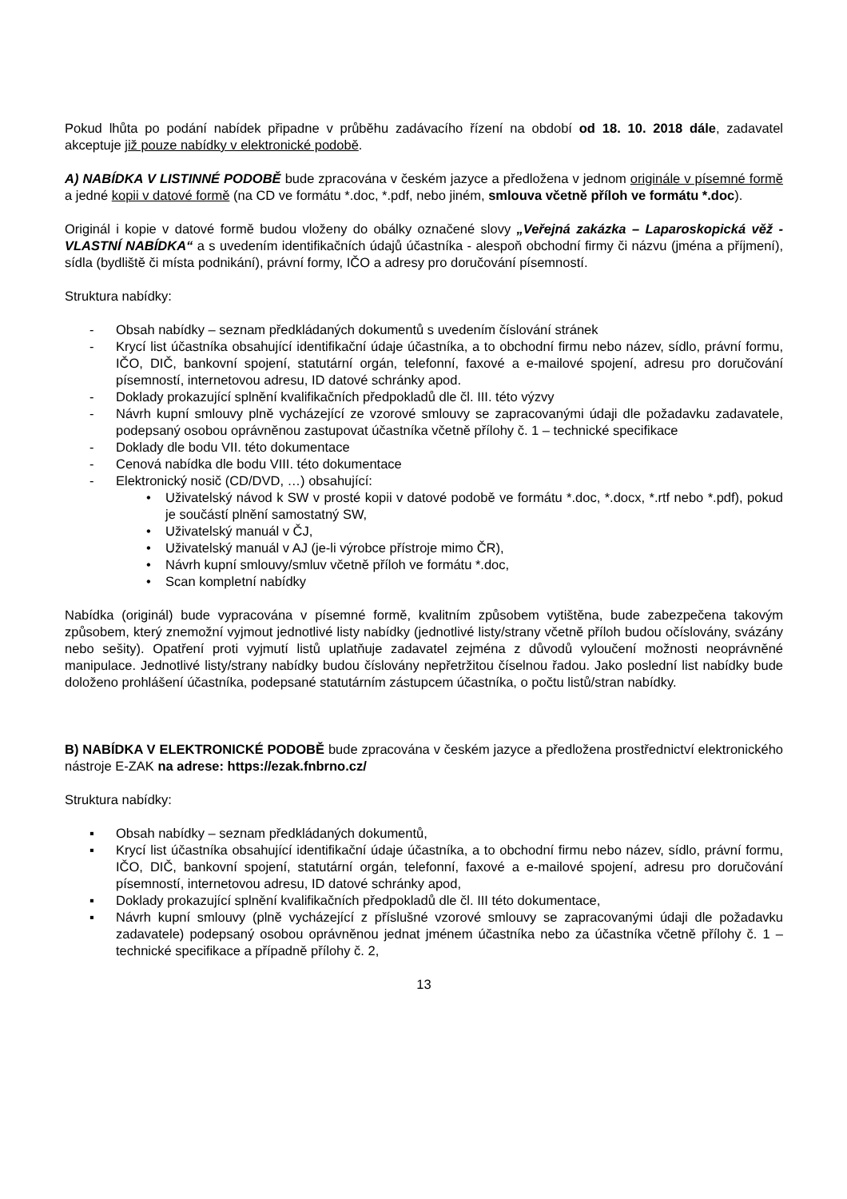Pokud lhůta po podání nabídek připadne v průběhu zadávacího řízení na období od 18. 10. 2018 dále, zadavatel akceptuje již pouze nabídky v elektronické podobě.
A) NABÍDKA V LISTINNÉ PODOBĚ bude zpracována v českém jazyce a předložena v jednom originále v písemné formě a jedné kopii v datové formě (na CD ve formátu *.doc, *.pdf, nebo jiném, smlouva včetně příloh ve formátu *.doc).
Originál i kopie v datové formě budou vloženy do obálky označené slovy „Veřejná zakázka – Laparoskopická věž - VLASTNÍ NABÍDKA“ a s uvedením identifikačních údajů účastníka - alespoň obchodní firmy či názvu (jména a příjmení), sídla (bydliště či místa podnikání), právní formy, IČO a adresy pro doručování písemností.
Struktura nabídky:
- Obsah nabídky – seznam předkládaných dokumentů s uvedením číslování stránek
- Krycí list účastníka obsahující identifikační údaje účastníka, a to obchodní firmu nebo název, sídlo, právní formu, IČO, DIČ, bankovní spojení, statutární orgán, telefonní, faxové a e-mailové spojení, adresu pro doručování písemností, internetovou adresu, ID datové schránky apod.
- Doklady prokazující splnění kvalifikačních předpokladů dle čl. III. této výzvy
- Návrh kupní smlouvy plně vycházející ze vzorové smlouvy se zapracovanými údaji dle požadavku zadavatele, podepsaný osobou oprávněnou zastupovat účastníka včetně přílohy č. 1 – technické specifikace
- Doklady dle bodu VII. této dokumentace
- Cenová nabídka dle bodu VIII. této dokumentace
- Elektronický nosič (CD/DVD, …) obsahující:
• Uživatelský návod k SW v prosté kopii v datové podobě ve formátu *.doc, *.docx, *.rtf nebo *.pdf), pokud je součástí plnění samostatný SW,
• Uživatelský manuál v ČJ,
• Uživatelský manuál v AJ (je-li výrobce přístroje mimo ČR),
• Návrh kupní smlouvy/smluv včetně příloh ve formátu *.doc,
• Scan kompletní nabídky
Nabídka (originál) bude vypracována v písemné formě, kvalitním způsobem vytištěna, bude zabezpečena takovým způsobem, který znemožní vyjmout jednotlivé listy nabídky (jednotlivé listy/strany včetně příloh budou očíslovány, svázány nebo sešity). Opatření proti vyjmutí listů uplatňuje zadavatel zejména z důvodů vyloučení možnosti neoprávněné manipulace. Jednotlivé listy/strany nabídky budou číslovány nepřetržitou číselnou řadou. Jako poslední list nabídky bude doloženo prohlášení účastníka, podepsané statutárním zástupcem účastníka, o počtu listů/stran nabídky.
B) NABÍDKA V ELEKTRONICKÉ PODOBĚ bude zpracována v českém jazyce a předložena prostřednictví elektronického nástroje E-ZAK na adrese: https://ezak.fnbrno.cz/
Struktura nabídky:
▪ Obsah nabídky – seznam předkládaných dokumentů,
▪ Krycí list účastníka obsahující identifikační údaje účastníka, a to obchodní firmu nebo název, sídlo, právní formu, IČO, DIČ, bankovní spojení, statutární orgán, telefonní, faxové a e-mailové spojení, adresu pro doručování písemností, internetovou adresu, ID datové schránky apod,
▪ Doklady prokazující splnění kvalifikačních předpokladů dle čl. III této dokumentace,
▪ Návrh kupní smlouvy (plně vycházející z příslušné vzorové smlouvy se zapracovanými údaji dle požadavku zadavatele) podepsaný osobou oprávněnou jednat jménem účastníka nebo za účastníka včetně přílohy č. 1 – technické specifikace a případně přílohy č. 2,
13